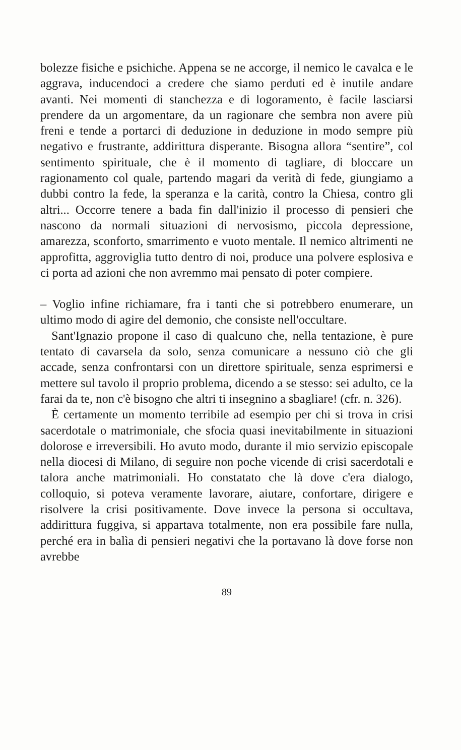bolezze fisiche e psichiche. Appena se ne accorge, il nemico le cavalca e le aggrava, inducendoci a credere che siamo perduti ed è inutile andare avanti. Nei momenti di stanchezza e di logoramento, è facile lasciarsi prendere da un argomentare, da un ragionare che sembra non avere più freni e tende a portarci di deduzione in deduzione in modo sempre più negativo e frustrante, addirittura disperante. Bisogna allora “sentire”, col sentimento spirituale, che è il momento di tagliare, di bloccare un ragionamento col quale, partendo magari da verità di fede, giungiamo a dubbi contro la fede, la speranza e la carità, contro la Chiesa, contro gli altri... Occorre tenere a bada fin dall'inizio il processo di pensieri che nascono da normali situazioni di nervosismo, piccola depressione, amarezza, sconforto, smarrimento e vuoto mentale. Il nemico altrimenti ne approfitta, aggroviglia tutto dentro di noi, produce una polvere esplosiva e ci porta ad azioni che non avremmo mai pensato di poter compiere.
– Voglio infine richiamare, fra i tanti che si potrebbero enumerare, un ultimo modo di agire del demonio, che consiste nell'occultare.
Sant'Ignazio propone il caso di qualcuno che, nella tentazione, è pure tentato di cavarsela da solo, senza comunicare a nessuno ciò che gli accade, senza confrontarsi con un direttore spirituale, senza esprimersi e mettere sul tavolo il proprio problema, dicendo a se stesso: sei adulto, ce la farai da te, non c'è bisogno che altri ti insegnino a sbagliare! (cfr. n. 326).
È certamente un momento terribile ad esempio per chi si trova in crisi sacerdotale o matrimoniale, che sfocia quasi inevitabilmente in situazioni dolorose e irreversibili. Ho avuto modo, durante il mio servizio episcopale nella diocesi di Milano, di seguire non poche vicende di crisi sacerdotali e talora anche matrimoniali. Ho constatato che là dove c'era dialogo, colloquio, si poteva veramente lavorare, aiutare, confortare, dirigere e risolvere la crisi positivamente. Dove invece la persona si occultava, addirittura fuggiva, si appartava totalmente, non era possibile fare nulla, perché era in balìa di pensieri negativi che la portavano là dove forse non avrebbe
89